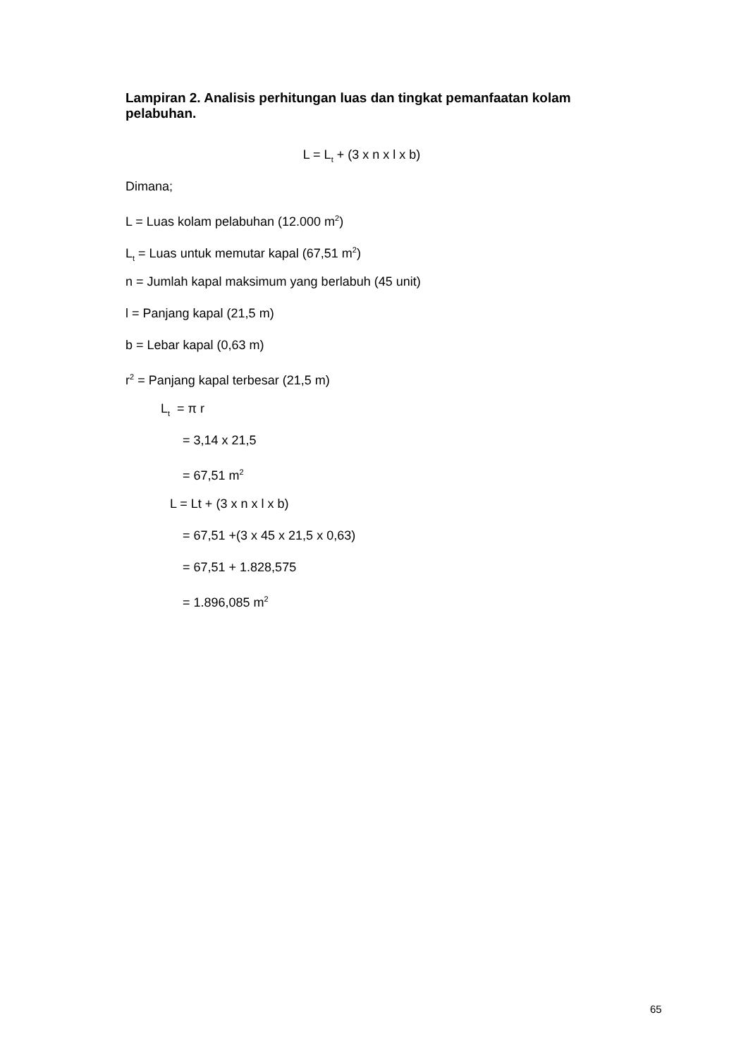Lampiran 2. Analisis perhitungan luas dan tingkat pemanfaatan kolam pelabuhan.
L = L<sub>t</sub> + (3 x n x l x b)
Dimana;
L = Luas kolam pelabuhan (12.000 m<sup>2</sup>)
L<sub>t</sub> = Luas untuk memutar kapal (67,51 m<sup>2</sup>)
n = Jumlah kapal maksimum yang berlabuh (45 unit)
l = Panjang kapal (21,5 m)
b = Lebar kapal (0,63 m)
r<sup>2</sup> = Panjang kapal terbesar (21,5 m)
L<sub>t</sub> = π r
= 3,14 x 21,5
= 67,51 m<sup>2</sup>
L = Lt + (3 x n x l x b)
= 67,51 +(3 x 45 x 21,5 x 0,63)
= 67,51 + 1.828,575
= 1.896,085 m<sup>2</sup>
65